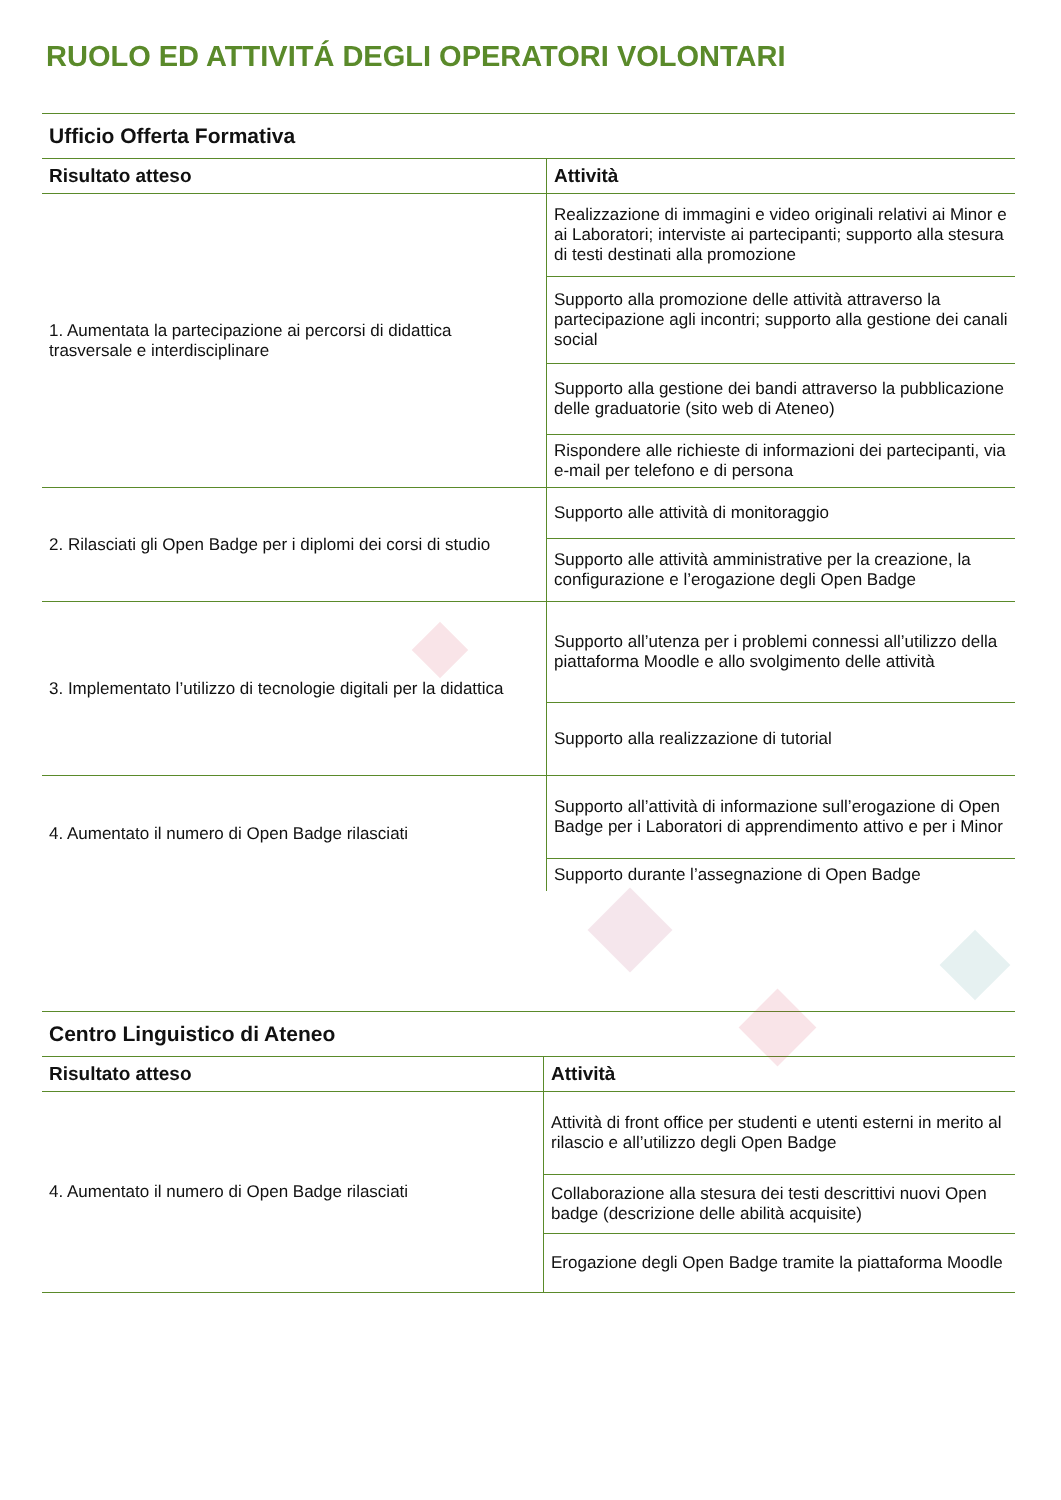RUOLO ED ATTIVITÁ DEGLI OPERATORI VOLONTARI
| Ufficio Offerta Formativa | |
| Risultato atteso | Attività |
| 1. Aumentata la partecipazione ai percorsi di didattica trasversale e interdisciplinare | Realizzazione di immagini e video originali relativi ai Minor e ai Laboratori; interviste ai partecipanti; supporto alla stesura di testi destinati alla promozione |
| | Supporto alla promozione delle attività attraverso la partecipazione agli incontri; supporto alla gestione dei canali social |
| | Supporto alla gestione dei bandi attraverso la pubblicazione delle graduatorie (sito web di Ateneo) |
| | Rispondere alle richieste di informazioni dei partecipanti, via e-mail per telefono e di persona |
| 2. Rilasciati gli Open Badge per i diplomi dei corsi di studio | Supporto alle attività di monitoraggio |
| | Supporto alle attività amministrative per la creazione, la configurazione e l’erogazione degli Open Badge |
| 3. Implementato l’utilizzo di tecnologie digitali per la didattica | Supporto all’utenza per i problemi connessi all’utilizzo della piattaforma Moodle e allo svolgimento delle attività |
| | Supporto alla realizzazione di tutorial |
| 4. Aumentato il numero di Open Badge rilasciati | Supporto all’attività di informazione sull’erogazione di Open Badge per i Laboratori di apprendimento attivo e per i Minor |
| | Supporto durante l’assegnazione di Open Badge |
| Centro Linguistico di Ateneo | |
| Risultato atteso | Attività |
| 4. Aumentato il numero di Open Badge rilasciati | Attività di front office per studenti e utenti esterni in merito al rilascio e all’utilizzo degli Open Badge |
| | Collaborazione alla stesura dei testi descrittivi nuovi Open badge (descrizione delle abilità acquisite) |
| | Erogazione degli Open Badge tramite la piattaforma Moodle |